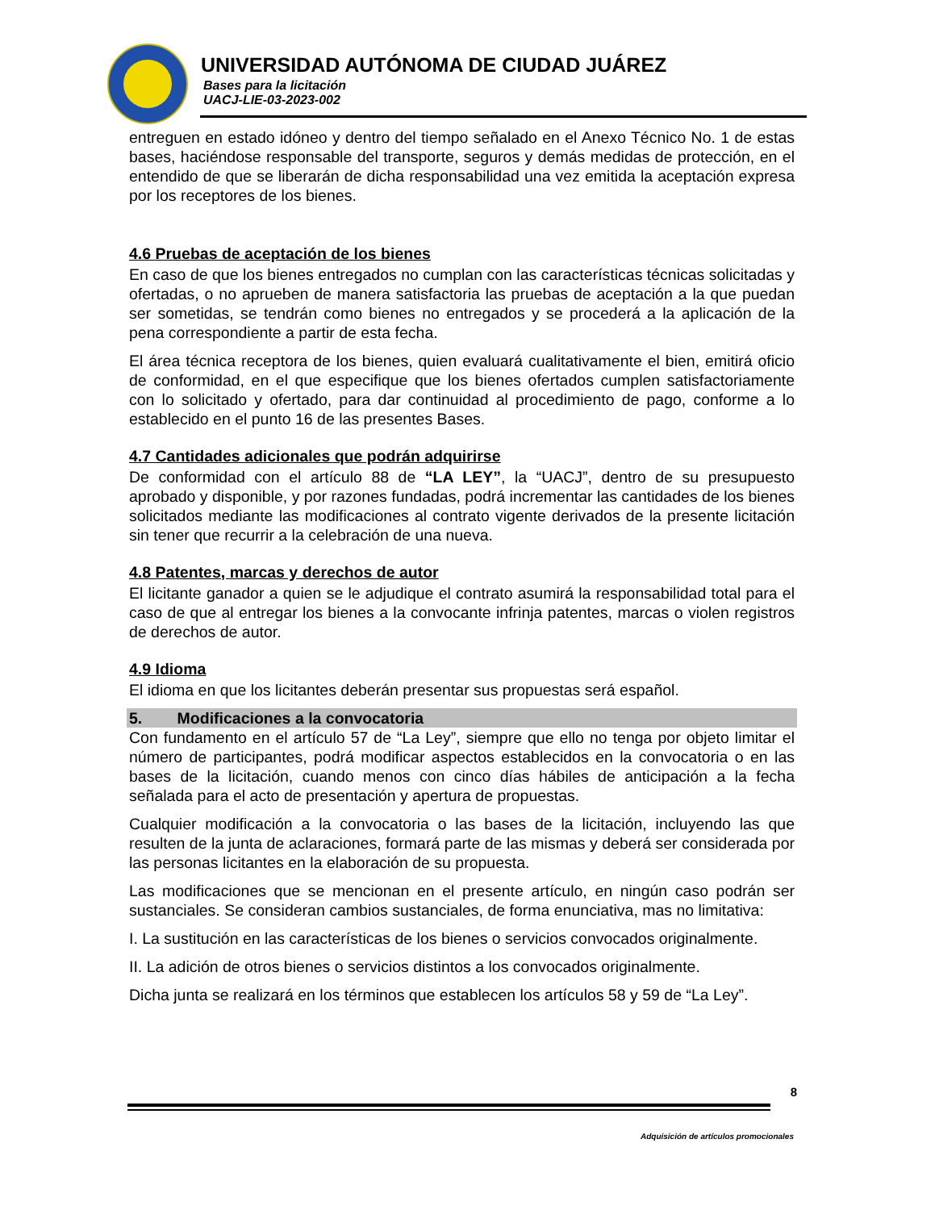UNIVERSIDAD AUTÓNOMA DE CIUDAD JUÁREZ
Bases para la licitación
UACJ-LIE-03-2023-002
entreguen en estado idóneo y dentro del tiempo señalado en el Anexo Técnico No. 1 de estas bases, haciéndose responsable del transporte, seguros y demás medidas de protección, en el entendido de que se liberarán de dicha responsabilidad una vez emitida la aceptación expresa por los receptores de los bienes.
4.6 Pruebas de aceptación de los bienes
En caso de que los bienes entregados no cumplan con las características técnicas solicitadas y ofertadas, o no aprueben de manera satisfactoria las pruebas de aceptación a la que puedan ser sometidas, se tendrán como bienes no entregados y se procederá a la aplicación de la pena correspondiente a partir de esta fecha.
El área técnica receptora de los bienes, quien evaluará cualitativamente el bien, emitirá oficio de conformidad, en el que especifique que los bienes ofertados cumplen satisfactoriamente con lo solicitado y ofertado, para dar continuidad al procedimiento de pago, conforme a lo establecido en el punto 16 de las presentes Bases.
4.7 Cantidades adicionales que podrán adquirirse
De conformidad con el artículo 88 de “LA LEY”, la “UACJ”, dentro de su presupuesto aprobado y disponible, y por razones fundadas, podrá incrementar las cantidades de los bienes solicitados mediante las modificaciones al contrato vigente derivados de la presente licitación sin tener que recurrir a la celebración de una nueva.
4.8 Patentes, marcas y derechos de autor
El licitante ganador a quien se le adjudique el contrato asumirá la responsabilidad total para el caso de que al entregar los bienes a la convocante infrinja patentes, marcas o violen registros de derechos de autor.
4.9 Idioma
El idioma en que los licitantes deberán presentar sus propuestas será español.
5. Modificaciones a la convocatoria
Con fundamento en el artículo 57 de “La Ley”, siempre que ello no tenga por objeto limitar el número de participantes, podrá modificar aspectos establecidos en la convocatoria o en las bases de la licitación, cuando menos con cinco días hábiles de anticipación a la fecha señalada para el acto de presentación y apertura de propuestas.
Cualquier modificación a la convocatoria o las bases de la licitación, incluyendo las que resulten de la junta de aclaraciones, formará parte de las mismas y deberá ser considerada por las personas licitantes en la elaboración de su propuesta.
Las modificaciones que se mencionan en el presente artículo, en ningún caso podrán ser sustanciales. Se consideran cambios sustanciales, de forma enunciativa, mas no limitativa:
I. La sustitución en las características de los bienes o servicios convocados originalmente.
II. La adición de otros bienes o servicios distintos a los convocados originalmente.
Dicha junta se realizará en los términos que establecen los artículos 58 y 59 de “La Ley”.
8
Adquisición de artículos promocionales